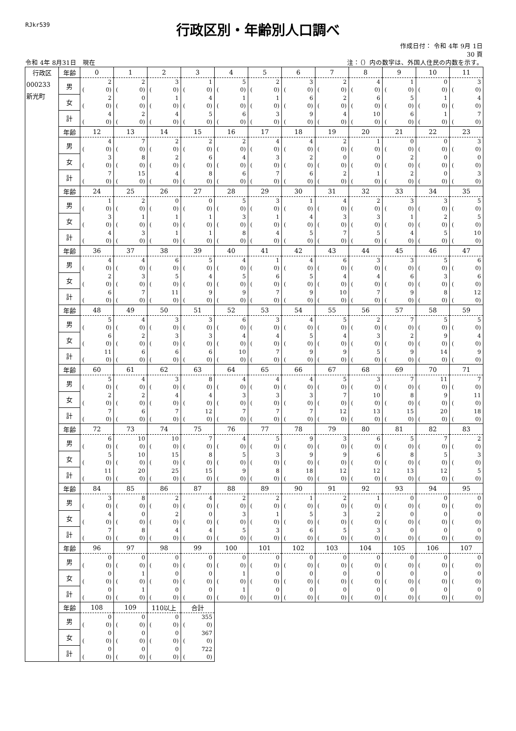RJkr539
行政区別・年齢別人口調べ
作成日付： 令和 4年 9月 1日
30 頁
令和 4年 8月31日　現在 注：（）内の数字は、外国人住民の内数を示す。
| 行政区 000233 新光町 | 年齢 | 0 | 1 | 2 | 3 | 4 | 5 | 6 | 7 | 8 | 9 | 10 | 11 |
| | 男 | 2 ( 0) | 2 ( 0) | 3 ( 0) | 1 ( 0) | 5 ( 0) | 2 ( 0) | 3 ( 0) | 2 ( 0) | 4 ( 0) | 1 ( 0) | 0 ( 0) | 3 ( 0) |
| | 女 | 2 ( 0) | 0 ( 0) | 1 ( 0) | 4 ( 0) | 1 ( 0) | 1 ( 0) | 6 ( 0) | 2 ( 0) | 6 ( 0) | 5 ( 0) | 1 ( 0) | 4 ( 0) |
| | 計 | 4 ( 0) | 2 ( 0) | 4 ( 0) | 5 ( 0) | 6 ( 0) | 3 ( 0) | 9 ( 0) | 4 ( 0) | 10 ( 0) | 6 ( 0) | 1 ( 0) | 7 ( 0) |
| | 年齢 | 12 | 13 | 14 | 15 | 16 | 17 | 18 | 19 | 20 | 21 | 22 | 23 |
| | 男 | 4 ( 0) | 7 ( 0) | 2 ( 0) | 2 ( 0) | 2 ( 0) | 4 ( 0) | 4 ( 0) | 2 ( 0) | 1 ( 0) | 0 ( 0) | 0 ( 0) | 3 ( 0) |
| | 女 | 3 ( 0) | 8 ( 0) | 2 ( 0) | 6 ( 0) | 4 ( 0) | 3 ( 0) | 2 ( 0) | 0 ( 0) | 0 ( 0) | 2 ( 0) | 0 ( 0) | 0 ( 0) |
| | 計 | 7 ( 0) | 15 ( 0) | 4 ( 0) | 8 ( 0) | 6 ( 0) | 7 ( 0) | 6 ( 0) | 2 ( 0) | 1 ( 0) | 2 ( 0) | 0 ( 0) | 3 ( 0) |
| | 年齢 | 24 | 25 | 26 | 27 | 28 | 29 | 30 | 31 | 32 | 33 | 34 | 35 |
| | 男 | 1 ( 0) | 2 ( 0) | 0 ( 0) | 0 ( 0) | 5 ( 0) | 3 ( 0) | 1 ( 0) | 4 ( 0) | 2 ( 0) | 3 ( 0) | 3 ( 0) | 5 ( 0) |
| | 女 | 3 ( 0) | 1 ( 0) | 1 ( 0) | 1 ( 0) | 3 ( 0) | 1 ( 0) | 4 ( 0) | 3 ( 0) | 3 ( 0) | 1 ( 0) | 2 ( 0) | 5 ( 0) |
| | 計 | 4 ( 0) | 3 ( 0) | 1 ( 0) | 1 ( 0) | 8 ( 0) | 4 ( 0) | 5 ( 0) | 7 ( 0) | 5 ( 0) | 4 ( 0) | 5 ( 0) | 10 ( 0) |
| | 年齢 | 36 | 37 | 38 | 39 | 40 | 41 | 42 | 43 | 44 | 45 | 46 | 47 |
| | 男 | 4 ( 0) | 4 ( 0) | 6 ( 0) | 5 ( 0) | 4 ( 0) | 1 ( 0) | 4 ( 0) | 6 ( 0) | 3 ( 0) | 3 ( 0) | 5 ( 0) | 6 ( 0) |
| | 女 | 2 ( 0) | 3 ( 0) | 5 ( 0) | 4 ( 0) | 5 ( 0) | 6 ( 0) | 5 ( 0) | 4 ( 0) | 4 ( 0) | 6 ( 0) | 3 ( 0) | 6 ( 0) |
| | 計 | 6 ( 0) | 7 ( 0) | 11 ( 0) | 9 ( 0) | 9 ( 0) | 7 ( 0) | 9 ( 0) | 10 ( 0) | 7 ( 0) | 9 ( 0) | 8 ( 0) | 12 ( 0) |
| | 年齢 | 48 | 49 | 50 | 51 | 52 | 53 | 54 | 55 | 56 | 57 | 58 | 59 |
| | 男 | 5 ( 0) | 4 ( 0) | 3 ( 0) | 3 ( 0) | 6 ( 0) | 3 ( 0) | 4 ( 0) | 5 ( 0) | 2 ( 0) | 7 ( 0) | 5 ( 0) | 5 ( 0) |
| | 女 | 6 ( 0) | 2 ( 0) | 3 ( 0) | 3 ( 0) | 4 ( 0) | 4 ( 0) | 5 ( 0) | 4 ( 0) | 3 ( 0) | 2 ( 0) | 9 ( 0) | 4 ( 0) |
| | 計 | 11 ( 0) | 6 ( 0) | 6 ( 0) | 6 ( 0) | 10 ( 0) | 7 ( 0) | 9 ( 0) | 9 ( 0) | 5 ( 0) | 9 ( 0) | 14 ( 0) | 9 ( 0) |
| | 年齢 | 60 | 61 | 62 | 63 | 64 | 65 | 66 | 67 | 68 | 69 | 70 | 71 |
| | 男 | 5 ( 0) | 4 ( 0) | 3 ( 0) | 8 ( 0) | 4 ( 0) | 4 ( 0) | 4 ( 0) | 5 ( 0) | 3 ( 0) | 7 ( 0) | 11 ( 0) | 7 ( 0) |
| | 女 | 2 ( 0) | 2 ( 0) | 4 ( 0) | 4 ( 0) | 3 ( 0) | 3 ( 0) | 3 ( 0) | 7 ( 0) | 10 ( 0) | 8 ( 0) | 9 ( 0) | 11 ( 0) |
| | 計 | 7 ( 0) | 6 ( 0) | 7 ( 0) | 12 ( 0) | 7 ( 0) | 7 ( 0) | 7 ( 0) | 12 ( 0) | 13 ( 0) | 15 ( 0) | 20 ( 0) | 18 ( 0) |
| | 年齢 | 72 | 73 | 74 | 75 | 76 | 77 | 78 | 79 | 80 | 81 | 82 | 83 |
| | 男 | 6 ( 0) | 10 ( 0) | 10 ( 0) | 7 ( 0) | 4 ( 0) | 5 ( 0) | 9 ( 0) | 3 ( 0) | 6 ( 0) | 5 ( 0) | 7 ( 0) | 2 ( 0) |
| | 女 | 5 ( 0) | 10 ( 0) | 15 ( 0) | 8 ( 0) | 5 ( 0) | 3 ( 0) | 9 ( 0) | 9 ( 0) | 6 ( 0) | 8 ( 0) | 5 ( 0) | 3 ( 0) |
| | 計 | 11 ( 0) | 20 ( 0) | 25 ( 0) | 15 ( 0) | 9 ( 0) | 8 ( 0) | 18 ( 0) | 12 ( 0) | 12 ( 0) | 13 ( 0) | 12 ( 0) | 5 ( 0) |
| | 年齢 | 84 | 85 | 86 | 87 | 88 | 89 | 90 | 91 | 92 | 93 | 94 | 95 |
| | 男 | 3 ( 0) | 8 ( 0) | 2 ( 0) | 4 ( 0) | 2 ( 0) | 2 ( 0) | 1 ( 0) | 2 ( 0) | 1 ( 0) | 0 ( 0) | 0 ( 0) | 0 ( 0) |
| | 女 | 4 ( 0) | 0 ( 0) | 2 ( 0) | 0 ( 0) | 3 ( 0) | 1 ( 0) | 5 ( 0) | 3 ( 0) | 2 ( 0) | 0 ( 0) | 0 ( 0) | 0 ( 0) |
| | 計 | 7 ( 0) | 8 ( 0) | 4 ( 0) | 4 ( 0) | 5 ( 0) | 3 ( 0) | 6 ( 0) | 5 ( 0) | 3 ( 0) | 0 ( 0) | 0 ( 0) | 0 ( 0) |
| | 年齢 | 96 | 97 | 98 | 99 | 100 | 101 | 102 | 103 | 104 | 105 | 106 | 107 |
| | 男 | 0 ( 0) | 0 ( 0) | 0 ( 0) | 0 ( 0) | 0 ( 0) | 0 ( 0) | 0 ( 0) | 0 ( 0) | 0 ( 0) | 0 ( 0) | 0 ( 0) | 0 ( 0) |
| | 女 | 0 ( 0) | 1 ( 0) | 0 ( 0) | 0 ( 0) | 1 ( 0) | 0 ( 0) | 0 ( 0) | 0 ( 0) | 0 ( 0) | 0 ( 0) | 0 ( 0) | 0 ( 0) |
| | 計 | 0 ( 0) | 1 ( 0) | 0 ( 0) | 0 ( 0) | 1 ( 0) | 0 ( 0) | 0 ( 0) | 0 ( 0) | 0 ( 0) | 0 ( 0) | 0 ( 0) | 0 ( 0) |
| | 年齢 | 108 | 109 | 110以上 | 合計 | | | | | | | | |
| | 男 | 0 ( 0) | 0 ( 0) | 0 ( 0) | 355 ( 0) | | | | | | | | |
| | 女 | 0 ( 0) | 0 ( 0) | 0 ( 0) | 367 ( 0) | | | | | | | | |
| | 計 | 0 ( 0) | 0 ( 0) | 0 ( 0) | 722 ( 0) | | | | | | | | |